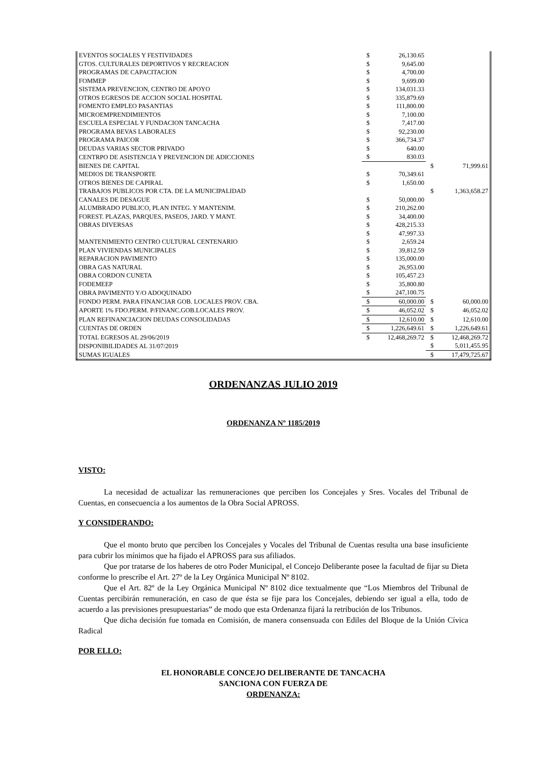| EVENTOS SOCIALES Y FESTIVIDADES | $ | 26,130.65 | | |
| GTOS. CULTURALES DEPORTIVOS Y RECREACION | $ | 9,645.00 | | |
| PROGRAMAS DE CAPACITACION | $ | 4,700.00 | | |
| FOMMEP | $ | 9,699.00 | | |
| SISTEMA PREVENCION, CENTRO DE APOYO | $ | 134,031.33 | | |
| OTROS EGRESOS DE ACCION SOCIAL HOSPITAL | $ | 335,879.69 | | |
| FOMENTO EMPLEO PASANTIAS | $ | 111,800.00 | | |
| MICROEMPRENDIMIENTOS | $ | 7,100.00 | | |
| ESCUELA ESPECIAL Y FUNDACION TANCACHA | $ | 7,417.00 | | |
| PROGRAMA BEVAS LABORALES | $ | 92,230.00 | | |
| PROGRAMA PAICOR | $ | 366,734.37 | | |
| DEUDAS VARIAS SECTOR PRIVADO | $ | 640.00 | | |
| CENTRPO DE ASISTENCIA Y PREVENCION DE ADICCIONES | $ | 830.03 | | |
| BIENES DE CAPITAL | | | $ | 71,999.61 |
| MEDIOS DE TRANSPORTE | $ | 70,349.61 | | |
| OTROS BIENES DE CAPIRAL | $ | 1,650.00 | | |
| TRABAJOS PUBLICOS POR CTA. DE LA MUNICIPALIDAD | | | $ | 1,363,658.27 |
| CANALES DE DESAGUE | $ | 50,000.00 | | |
| ALUMBRADO PUBLICO, PLAN INTEG. Y MANTENIM. | $ | 210,262.00 | | |
| FOREST. PLAZAS, PARQUES, PASEOS, JARD. Y MANT. | $ | 34,400.00 | | |
| OBRAS DIVERSAS | $ | 428,215.33 | | |
| | $ | 47,997.33 | | |
| MANTENIMIENTO CENTRO CULTURAL CENTENARIO | $ | 2,659.24 | | |
| PLAN VIVIENDAS MUNICIPALES | $ | 39,812.59 | | |
| REPARACION PAVIMENTO | $ | 135,000.00 | | |
| OBRA GAS NATURAL | $ | 26,953.00 | | |
| OBRA CORDON CUNETA | $ | 105,457.23 | | |
| FODEMEEP | $ | 35,800.80 | | |
| OBRA PAVIMENTO Y/O ADOQUINADO | $ | 247,100.75 | | |
| FONDO PERM. PARA FINANCIAR GOB. LOCALES PROV. CBA. | $ | 60,000.00 | $ | 60,000.00 |
| APORTE 1% FDO.PERM. P/FINANC.GOB.LOCALES PROV. | $ | 46,052.02 | $ | 46,052.02 |
| PLAN REFINANCIACION DEUDAS CONSOLIDADAS | $ | 12,610.00 | $ | 12,610.00 |
| CUENTAS DE ORDEN | $ | 1,226,649.61 | $ | 1,226,649.61 |
| TOTAL EGRESOS AL 29/06/2019 | $ | 12,468,269.72 | $ | 12,468,269.72 |
| DISPONIBILIDADES AL 31/07/2019 | | | $ | 5,011,455.95 |
| SUMAS IGUALES | | | $ | 17,479,725.67 |
ORDENANZAS JULIO 2019
ORDENANZA Nº 1185/2019
VISTO:
La necesidad de actualizar las remuneraciones que perciben los Concejales y Sres. Vocales del Tribunal de Cuentas, en consecuencia a los aumentos de la Obra Social APROSS.
Y CONSIDERANDO:
Que el monto bruto que perciben los Concejales y Vocales del Tribunal de Cuentas resulta una base insuficiente para cubrir los mínimos que ha fijado el APROSS para sus afiliados.
Que por tratarse de los haberes de otro Poder Municipal, el Concejo Deliberante posee la facultad de fijar su Dieta conforme lo prescribe el Art. 27º de la Ley Orgánica Municipal Nº 8102.
Que el Art. 82º de la Ley Orgánica Municipal Nº 8102 dice textualmente que “Los Miembros del Tribunal de Cuentas percibirán remuneración, en caso de que ésta se fije para los Concejales, debiendo ser igual a ella, todo de acuerdo a las previsiones presupuestarias” de modo que esta Ordenanza fijará la retribución de los Tribunos.
Que dicha decisión fue tomada en Comisión, de manera consensuada con Ediles del Bloque de la Unión Cívica Radical
POR ELLO:
EL HONORABLE CONCEJO DELIBERANTE DE TANCACHA
SANCIONA CON FUERZA DE
ORDENANZA: